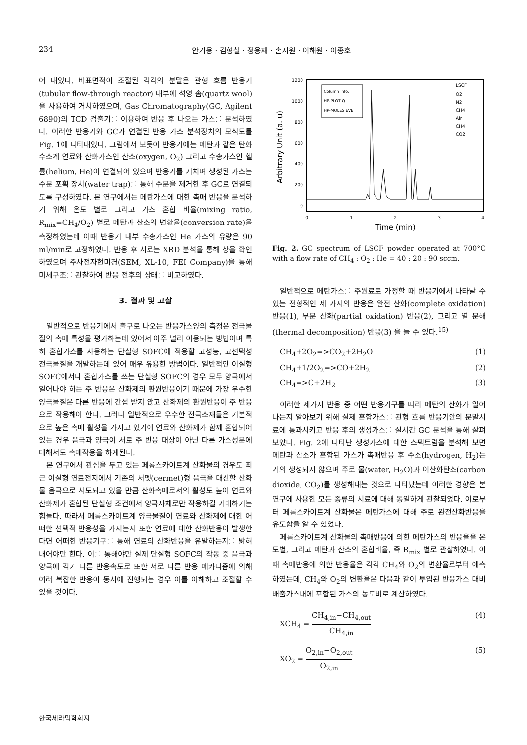234 안기용 · 김형철 · 정용재 · 손지원 · 이해원 · 이종호
어 내었다. 비표면적이 조절된 각각의 분말은 관형 흐름 반응기(tubular flow-through reactor) 내부에 석영 솜(quartz wool)을 사용하여 거치하였으며, Gas Chromatography(GC, Agilent 6890)의 TCD 검출기를 이용하여 반응 후 나오는 가스를 분석하였다. 이러한 반응기와 GC가 연결된 반응 가스 분석장치의 모식도를 Fig. 1에 나타내었다. 그림에서 보듯이 반응기에는 메탄과 같은 탄화수소계 연료와 산화가스인 산소(oxygen, O<sub>2</sub>) 그리고 수송가스인 헬륨(helium, He)이 연결되어 있으며 반응기를 거치며 생성된 가스는 수분 포획 장치(water trap)를 통해 수분을 제거한 후 GC로 연결되도록 구성하였다. 본 연구에서는 메탄가스에 대한 촉매 반응을 분석하기 위해 온도 별로 그리고 가스 혼합 비율(mixing ratio, R<sub>mix</sub>=CH<sub>4</sub>/O<sub>2</sub>) 별로 메탄과 산소의 변환율(conversion rate)을 측정하였는데 이때 반응기 내부 수송가스인 He 가스의 유량은 90 ml/min로 고정하였다. 반응 후 시료는 XRD 분석을 통해 상을 확인하였으며 주사전자현미경(SEM, XL-10, FEI Company)을 통해 미세구조를 관찰하여 반응 전후의 상태를 비교하였다.
3. 결과 및 고찰
일반적으로 반응기에서 출구로 나오는 반응가스양의 측정은 전극물질의 촉매 특성을 평가하는데 있어서 아주 널리 이용되는 방법이며 특히 혼합가스를 사용하는 단실형 SOFC에 적용할 고성능, 고선택성 전극물질을 개발하는데 있어 매우 유용한 방법이다. 일반적인 이실형 SOFC에서나 혼합가스를 쓰는 단실형 SOFC의 경우 모두 양극에서 일어나야 하는 주 반응은 산화제의 환원반응이기 때문에 가장 우수한 양극물질은 다른 반응에 간섭 받지 않고 산화제의 환원반응이 주 반응으로 작용해야 한다. 그러나 일반적으로 우수한 전극소재들은 기본적으로 높은 촉매 활성을 가지고 있기에 연료와 산화제가 함께 혼합되어 있는 경우 음극과 양극이 서로 주 반응 대상이 아닌 다른 가스성분에 대해서도 촉매작용을 하게된다.
본 연구에서 관심을 두고 있는 페롭스카이트계 산화물의 경우도 최근 이실형 연료전지에서 기존의 서멧(cermet)형 음극을 대신할 산화물 음극으로 시도되고 있을 만큼 산화촉매로서의 활성도 높아 연료와 산화제가 혼합된 단실형 조건에서 양극자체로만 작용하길 기대하기는 힘들다. 따라서 페롭스카이트계 양극물질이 연료와 산화제에 대한 어떠한 선택적 반응성을 가지는지 또한 연료에 대한 산화반응이 발생한다면 어떠한 반응기구를 통해 연료의 산화반응을 유발하는지를 밝혀내어야만 한다. 이를 통해야만 실제 단실형 SOFC의 작동 중 음극과 양극에 각기 다른 반응속도로 또한 서로 다른 반응 메카니즘에 의해 여러 복잡한 반응이 동시에 진행되는 경우 이를 이해하고 조절할 수 있을 것이다.
1200
1000
800
600
400
200
0
0
1
2
3
4
Time (min)
Arbitrary Unit (a. u)
Column info.
HP-PLOT Q.
HP-MOLESIEVE
LSCF
O2
N2
CH4
Air
CH4
CO2
Fig. 2. GC spectrum of LSCF powder operated at 700°C with a flow rate of CH<sub>4</sub> : O<sub>2</sub> : He = 40 : 20 : 90 sccm.
일반적으로 메탄가스를 주원료로 가정할 때 반응기에서 나타날 수 있는 전형적인 세 가지의 반응은 완전 산화(complete oxidation) 반응(1), 부분 산화(partial oxidation) 반응(2), 그리고 열 분해(thermal decomposition) 반응(3) 을 들 수 있다.<sup>15)</sup>
CH<sub>4</sub>+2O<sub>2</sub>=>CO<sub>2</sub>+2H<sub>2</sub>O (1)
CH<sub>4</sub>+1/2O<sub>2</sub>=>CO+2H<sub>2</sub> (2)
CH<sub>4</sub>=>C+2H<sub>2</sub> (3)
이러한 세가지 반응 중 어떤 반응기구를 따라 메탄의 산화가 일어나는지 알아보기 위해 실제 혼합가스를 관형 흐름 반응기안의 분말시료에 통과시키고 반응 후의 생성가스를 실시간 GC 분석을 통해 살펴 보았다. Fig. 2에 나타난 생성가스에 대한 스펙트럼을 분석해 보면 메탄과 산소가 혼합된 가스가 촉매반응 후 수소(hydrogen, H<sub>2</sub>)는 거의 생성되지 않으며 주로 물(water, H<sub>2</sub>O)과 이산화탄소(carbon dioxide, CO<sub>2</sub>)를 생성해내는 것으로 나타났는데 이러한 경향은 본 연구에 사용한 모든 종류의 시료에 대해 동일하게 관찰되었다. 이로부터 페롭스카이트계 산화물은 메탄가스에 대해 주로 완전산화반응을 유도함을 알 수 있었다.
페롭스카이트계 산화물의 촉매반응에 의한 메탄가스의 반응율을 온도별, 그리고 메탄과 산소의 혼합비율, 즉 R<sub>mix</sub> 별로 관찰하였다. 이때 촉매반응에 의한 반응율은 각각 CH<sub>4</sub>와 O<sub>2</sub>의 변환율로부터 예측하였는데, CH<sub>4</sub>와 O<sub>2</sub>의 변환율은 다음과 같이 투입된 반응가스 대비 배출가스내에 포함된 가스의 농도비로 계산하였다.
XCH<sub>4</sub> = CH<sub>4,in</sub>−CH<sub>4,out</sub> CH<sub>4,in</sub> (4)
XO<sub>2</sub> = O<sub>2,in</sub>−O<sub>2,out</sub> O<sub>2,in</sub> (5)
한국세라믹학회지